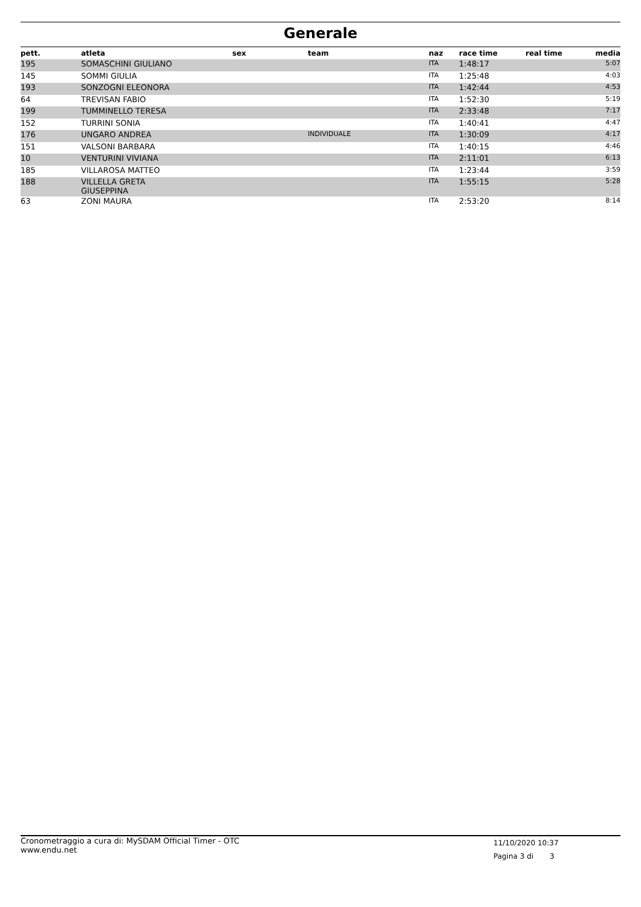Generale
| pett. | atleta | sex | team | naz | race time | real time | media |
| --- | --- | --- | --- | --- | --- | --- | --- |
| 195 | SOMASCHINI GIULIANO | | | ITA | 1:48:17 | | 5:07 |
| 145 | SOMMI GIULIA | | | ITA | 1:25:48 | | 4:03 |
| 193 | SONZOGNI ELEONORA | | | ITA | 1:42:44 | | 4:53 |
| 64 | TREVISAN FABIO | | | ITA | 1:52:30 | | 5:19 |
| 199 | TUMMINELLO TERESA | | | ITA | 2:33:48 | | 7:17 |
| 152 | TURRINI SONIA | | | ITA | 1:40:41 | | 4:47 |
| 176 | UNGARO ANDREA | | INDIVIDUALE | ITA | 1:30:09 | | 4:17 |
| 151 | VALSONI BARBARA | | | ITA | 1:40:15 | | 4:46 |
| 10 | VENTURINI VIVIANA | | | ITA | 2:11:01 | | 6:13 |
| 185 | VILLAROSA MATTEO | | | ITA | 1:23:44 | | 3:59 |
| 188 | VILLELLA GRETA GIUSEPPINA | | | ITA | 1:55:15 | | 5:28 |
| 63 | ZONI MAURA | | | ITA | 2:53:20 | | 8:14 |
Cronometraggio a cura di: MySDAM Official Timer - OTC
www.endu.net
11/10/2020 10:37
Pagina 3 di 3